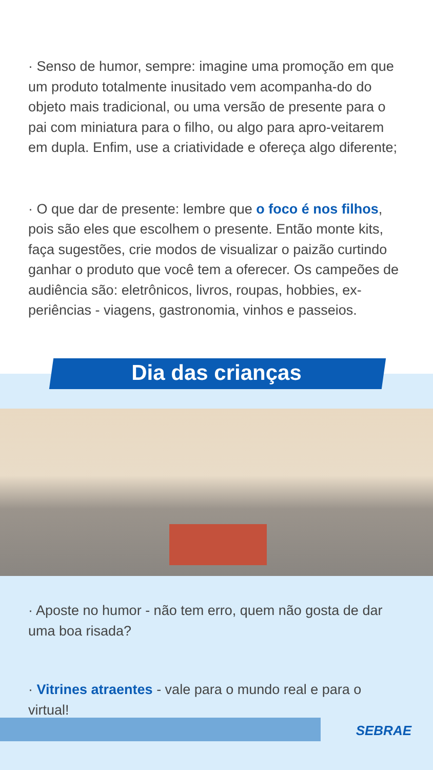· Senso de humor, sempre: imagine uma promoção em que um produto totalmente inusitado vem acompanha-do do objeto mais tradicional, ou uma versão de presente para o pai com miniatura para o filho, ou algo para apro-veitarem em dupla. Enfim, use a criatividade e ofereça algo diferente;
· O que dar de presente: lembre que o foco é nos filhos, pois são eles que escolhem o presente. Então monte kits, faça sugestões, crie modos de visualizar o paizão curtindo ganhar o produto que você tem a oferecer. Os campeões de audiência são: eletrônicos, livros, roupas, hobbies, ex-periências - viagens, gastronomia, vinhos e passeios.
Dia das crianças
· Aposte no humor - não tem erro, quem não gosta de dar uma boa risada?
· Vitrines atraentes - vale para o mundo real e para o virtual!
SEBRAE